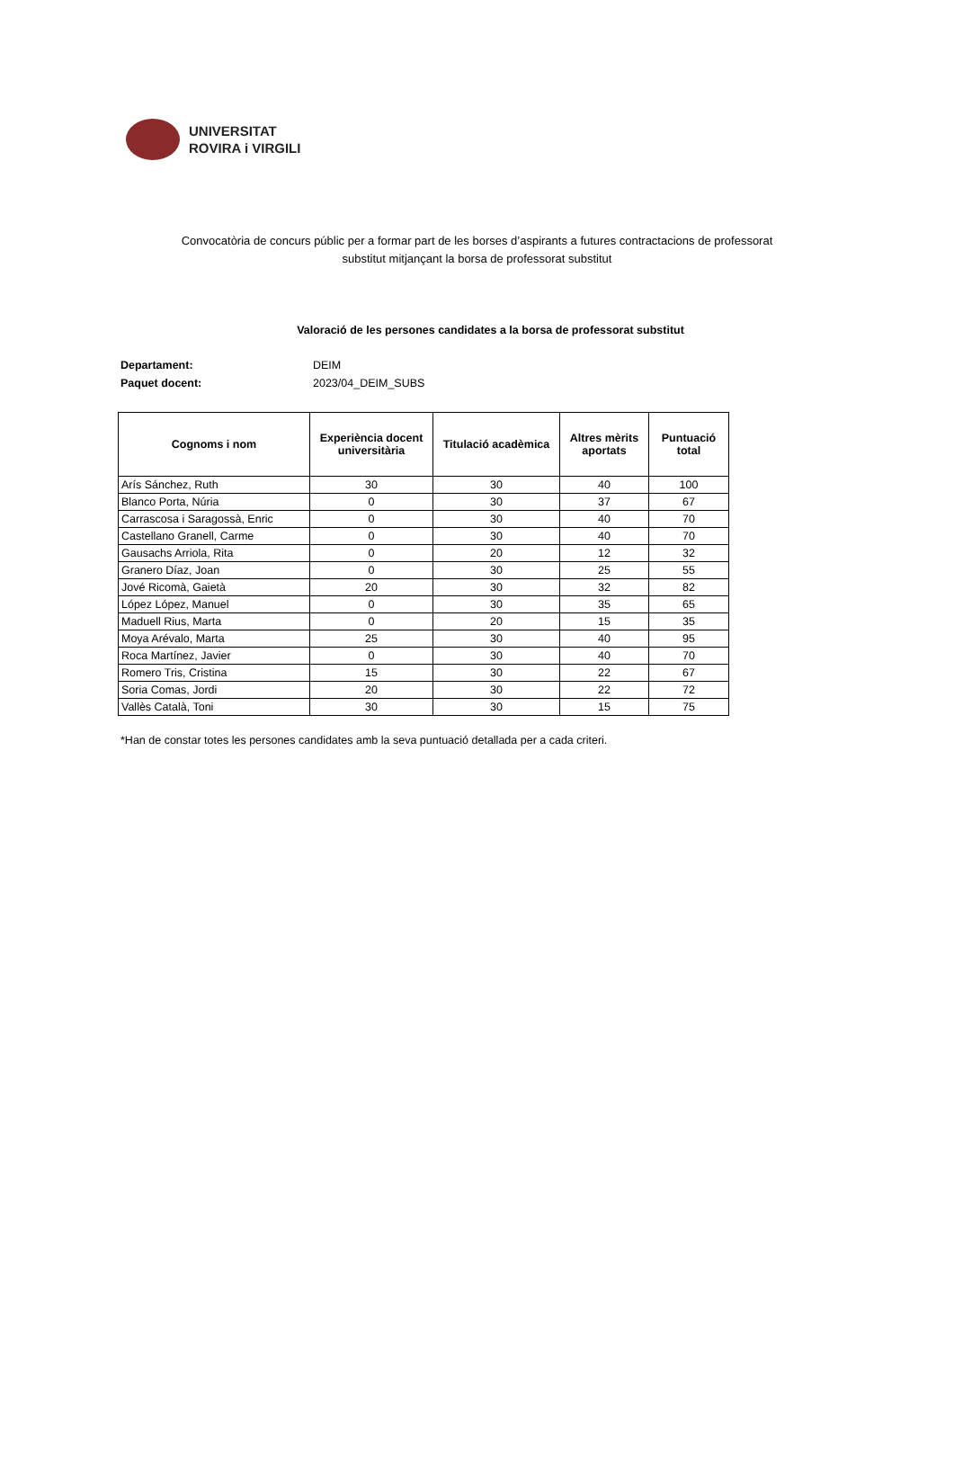UNIVERSITAT
ROVIRA i VIRGILI
Convocatòria de concurs públic per a formar part de les borses d’aspirants a futures contractacions de professorat substitut mitjançant la borsa de professorat substitut
Valoració de les persones candidates a la borsa de professorat substitut
Departament: DEIM
Paquet docent: 2023/04_DEIM_SUBS
| Cognoms i nom | Experiència docent universitària | Titulació acadèmica | Altres mèrits aportats | Puntuació total |
| --- | --- | --- | --- | --- |
| Arís Sánchez, Ruth | 30 | 30 | 40 | 100 |
| Blanco Porta, Núria | 0 | 30 | 37 | 67 |
| Carrascosa i Saragossà, Enric | 0 | 30 | 40 | 70 |
| Castellano Granell, Carme | 0 | 30 | 40 | 70 |
| Gausachs Arriola, Rita | 0 | 20 | 12 | 32 |
| Granero Díaz, Joan | 0 | 30 | 25 | 55 |
| Jové Ricomà, Gaietà | 20 | 30 | 32 | 82 |
| López López, Manuel | 0 | 30 | 35 | 65 |
| Maduell Rius, Marta | 0 | 20 | 15 | 35 |
| Moya Arévalo, Marta | 25 | 30 | 40 | 95 |
| Roca Martínez, Javier | 0 | 30 | 40 | 70 |
| Romero Tris, Cristina | 15 | 30 | 22 | 67 |
| Soria Comas, Jordi | 20 | 30 | 22 | 72 |
| Vallès Català, Toni | 30 | 30 | 15 | 75 |
*Han de constar totes les persones candidates amb la seva puntuació detallada per a cada criteri.